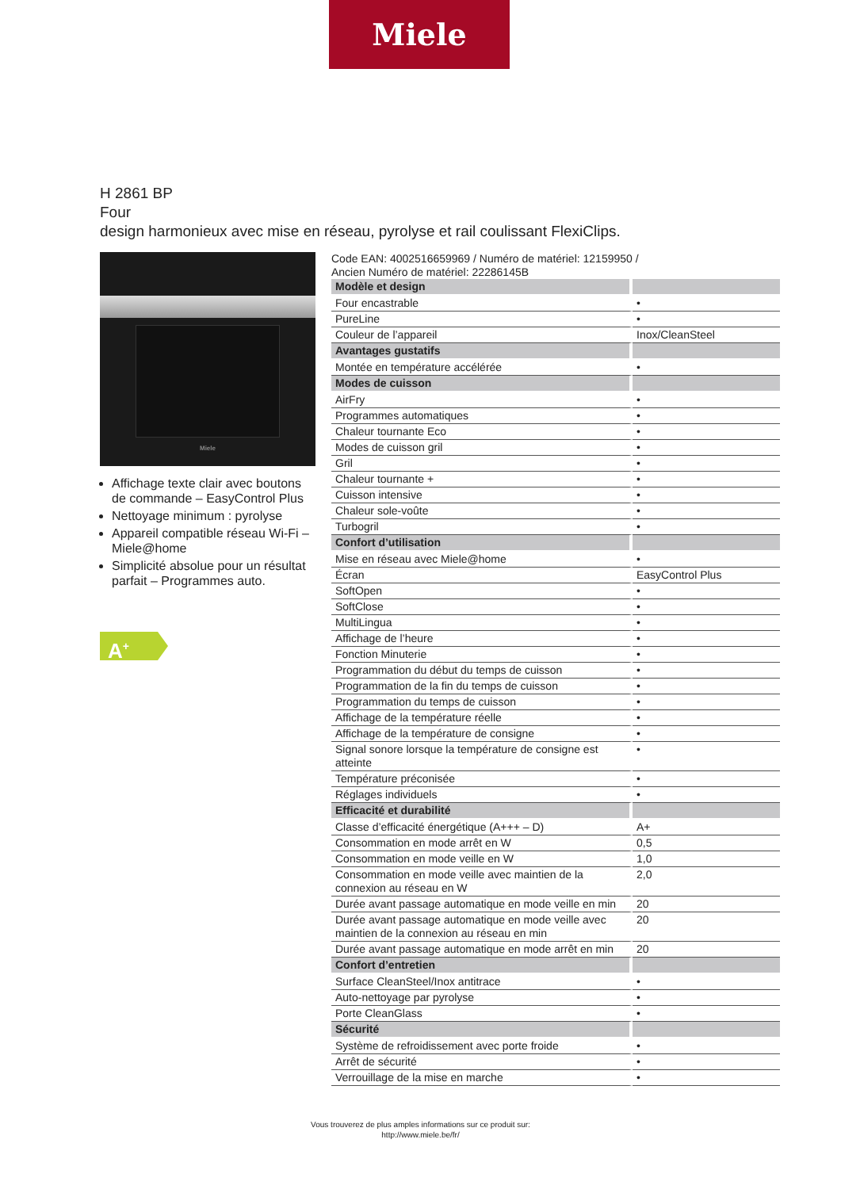Miele
H 2861 BP
Four
design harmonieux avec mise en réseau, pyrolyse et rail coulissant FlexiClips.
Miele
Affichage texte clair avec boutons de commande – EasyControl Plus
Nettoyage minimum : pyrolyse
Appareil compatible réseau Wi-Fi – Miele@home
Simplicité absolue pour un résultat parfait – Programmes auto.
A<sup>+</sup>
Code EAN: 4002516659969 / Numéro de matériel: 12159950 /
Ancien Numéro de matériel: 22286145B
| Modèle et design | |
| --- | --- |
| Four encastrable | • |
| PureLine | • |
| Couleur de l’appareil | Inox/CleanSteel |
| Avantages gustatifs | |
| Montée en température accélérée | • |
| Modes de cuisson | |
| AirFry | • |
| Programmes automatiques | • |
| Chaleur tournante Eco | • |
| Modes de cuisson gril | • |
| Gril | • |
| Chaleur tournante + | • |
| Cuisson intensive | • |
| Chaleur sole-voûte | • |
| Turbogril | • |
| Confort d’utilisation | |
| Mise en réseau avec Miele@home | • |
| Écran | EasyControl Plus |
| SoftOpen | • |
| SoftClose | • |
| MultiLingua | • |
| Affichage de l’heure | • |
| Fonction Minuterie | • |
| Programmation du début du temps de cuisson | • |
| Programmation de la fin du temps de cuisson | • |
| Programmation du temps de cuisson | • |
| Affichage de la température réelle | • |
| Affichage de la température de consigne | • |
| Signal sonore lorsque la température de consigne est atteinte | • |
| Température préconisée | • |
| Réglages individuels | • |
| Efficacité et durabilité | |
| Classe d’efficacité énergétique (A+++ – D) | A+ |
| Consommation en mode arrêt en W | 0,5 |
| Consommation en mode veille en W | 1,0 |
| Consommation en mode veille avec maintien de la connexion au réseau en W | 2,0 |
| Durée avant passage automatique en mode veille en min | 20 |
| Durée avant passage automatique en mode veille avec maintien de la connexion au réseau en min | 20 |
| Durée avant passage automatique en mode arrêt en min | 20 |
| Confort d’entretien | |
| Surface CleanSteel/Inox antitrace | • |
| Auto-nettoyage par pyrolyse | • |
| Porte CleanGlass | • |
| Sécurité | |
| Système de refroidissement avec porte froide | • |
| Arrêt de sécurité | • |
| Verrouillage de la mise en marche | • |
Vous trouverez de plus amples informations sur ce produit sur:
http://www.miele.be/fr/